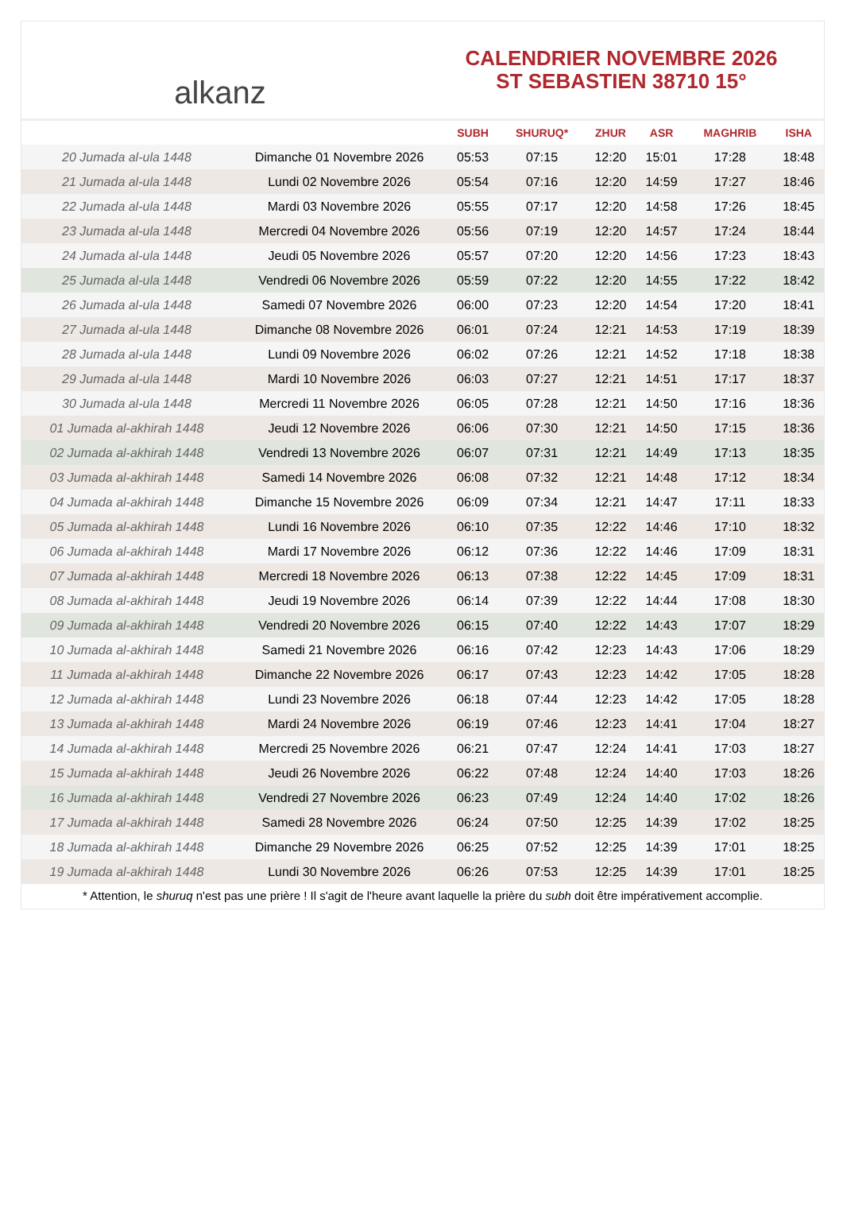alkanz
CALENDRIER NOVEMBRE 2026
ST SEBASTIEN 38710 15°
| | | SUBH | SHURUQ* | ZHUR | ASR | MAGHRIB | ISHA |
| --- | --- | --- | --- | --- | --- | --- | --- |
| 20 Jumada al-ula 1448 | Dimanche 01 Novembre 2026 | 05:53 | 07:15 | 12:20 | 15:01 | 17:28 | 18:48 |
| 21 Jumada al-ula 1448 | Lundi 02 Novembre 2026 | 05:54 | 07:16 | 12:20 | 14:59 | 17:27 | 18:46 |
| 22 Jumada al-ula 1448 | Mardi 03 Novembre 2026 | 05:55 | 07:17 | 12:20 | 14:58 | 17:26 | 18:45 |
| 23 Jumada al-ula 1448 | Mercredi 04 Novembre 2026 | 05:56 | 07:19 | 12:20 | 14:57 | 17:24 | 18:44 |
| 24 Jumada al-ula 1448 | Jeudi 05 Novembre 2026 | 05:57 | 07:20 | 12:20 | 14:56 | 17:23 | 18:43 |
| 25 Jumada al-ula 1448 | Vendredi 06 Novembre 2026 | 05:59 | 07:22 | 12:20 | 14:55 | 17:22 | 18:42 |
| 26 Jumada al-ula 1448 | Samedi 07 Novembre 2026 | 06:00 | 07:23 | 12:20 | 14:54 | 17:20 | 18:41 |
| 27 Jumada al-ula 1448 | Dimanche 08 Novembre 2026 | 06:01 | 07:24 | 12:21 | 14:53 | 17:19 | 18:39 |
| 28 Jumada al-ula 1448 | Lundi 09 Novembre 2026 | 06:02 | 07:26 | 12:21 | 14:52 | 17:18 | 18:38 |
| 29 Jumada al-ula 1448 | Mardi 10 Novembre 2026 | 06:03 | 07:27 | 12:21 | 14:51 | 17:17 | 18:37 |
| 30 Jumada al-ula 1448 | Mercredi 11 Novembre 2026 | 06:05 | 07:28 | 12:21 | 14:50 | 17:16 | 18:36 |
| 01 Jumada al-akhirah 1448 | Jeudi 12 Novembre 2026 | 06:06 | 07:30 | 12:21 | 14:50 | 17:15 | 18:36 |
| 02 Jumada al-akhirah 1448 | Vendredi 13 Novembre 2026 | 06:07 | 07:31 | 12:21 | 14:49 | 17:13 | 18:35 |
| 03 Jumada al-akhirah 1448 | Samedi 14 Novembre 2026 | 06:08 | 07:32 | 12:21 | 14:48 | 17:12 | 18:34 |
| 04 Jumada al-akhirah 1448 | Dimanche 15 Novembre 2026 | 06:09 | 07:34 | 12:21 | 14:47 | 17:11 | 18:33 |
| 05 Jumada al-akhirah 1448 | Lundi 16 Novembre 2026 | 06:10 | 07:35 | 12:22 | 14:46 | 17:10 | 18:32 |
| 06 Jumada al-akhirah 1448 | Mardi 17 Novembre 2026 | 06:12 | 07:36 | 12:22 | 14:46 | 17:09 | 18:31 |
| 07 Jumada al-akhirah 1448 | Mercredi 18 Novembre 2026 | 06:13 | 07:38 | 12:22 | 14:45 | 17:09 | 18:31 |
| 08 Jumada al-akhirah 1448 | Jeudi 19 Novembre 2026 | 06:14 | 07:39 | 12:22 | 14:44 | 17:08 | 18:30 |
| 09 Jumada al-akhirah 1448 | Vendredi 20 Novembre 2026 | 06:15 | 07:40 | 12:22 | 14:43 | 17:07 | 18:29 |
| 10 Jumada al-akhirah 1448 | Samedi 21 Novembre 2026 | 06:16 | 07:42 | 12:23 | 14:43 | 17:06 | 18:29 |
| 11 Jumada al-akhirah 1448 | Dimanche 22 Novembre 2026 | 06:17 | 07:43 | 12:23 | 14:42 | 17:05 | 18:28 |
| 12 Jumada al-akhirah 1448 | Lundi 23 Novembre 2026 | 06:18 | 07:44 | 12:23 | 14:42 | 17:05 | 18:28 |
| 13 Jumada al-akhirah 1448 | Mardi 24 Novembre 2026 | 06:19 | 07:46 | 12:23 | 14:41 | 17:04 | 18:27 |
| 14 Jumada al-akhirah 1448 | Mercredi 25 Novembre 2026 | 06:21 | 07:47 | 12:24 | 14:41 | 17:03 | 18:27 |
| 15 Jumada al-akhirah 1448 | Jeudi 26 Novembre 2026 | 06:22 | 07:48 | 12:24 | 14:40 | 17:03 | 18:26 |
| 16 Jumada al-akhirah 1448 | Vendredi 27 Novembre 2026 | 06:23 | 07:49 | 12:24 | 14:40 | 17:02 | 18:26 |
| 17 Jumada al-akhirah 1448 | Samedi 28 Novembre 2026 | 06:24 | 07:50 | 12:25 | 14:39 | 17:02 | 18:25 |
| 18 Jumada al-akhirah 1448 | Dimanche 29 Novembre 2026 | 06:25 | 07:52 | 12:25 | 14:39 | 17:01 | 18:25 |
| 19 Jumada al-akhirah 1448 | Lundi 30 Novembre 2026 | 06:26 | 07:53 | 12:25 | 14:39 | 17:01 | 18:25 |
* Attention, le shuruq n'est pas une prière ! Il s'agit de l'heure avant laquelle la prière du subh doit être impérativement accomplie.